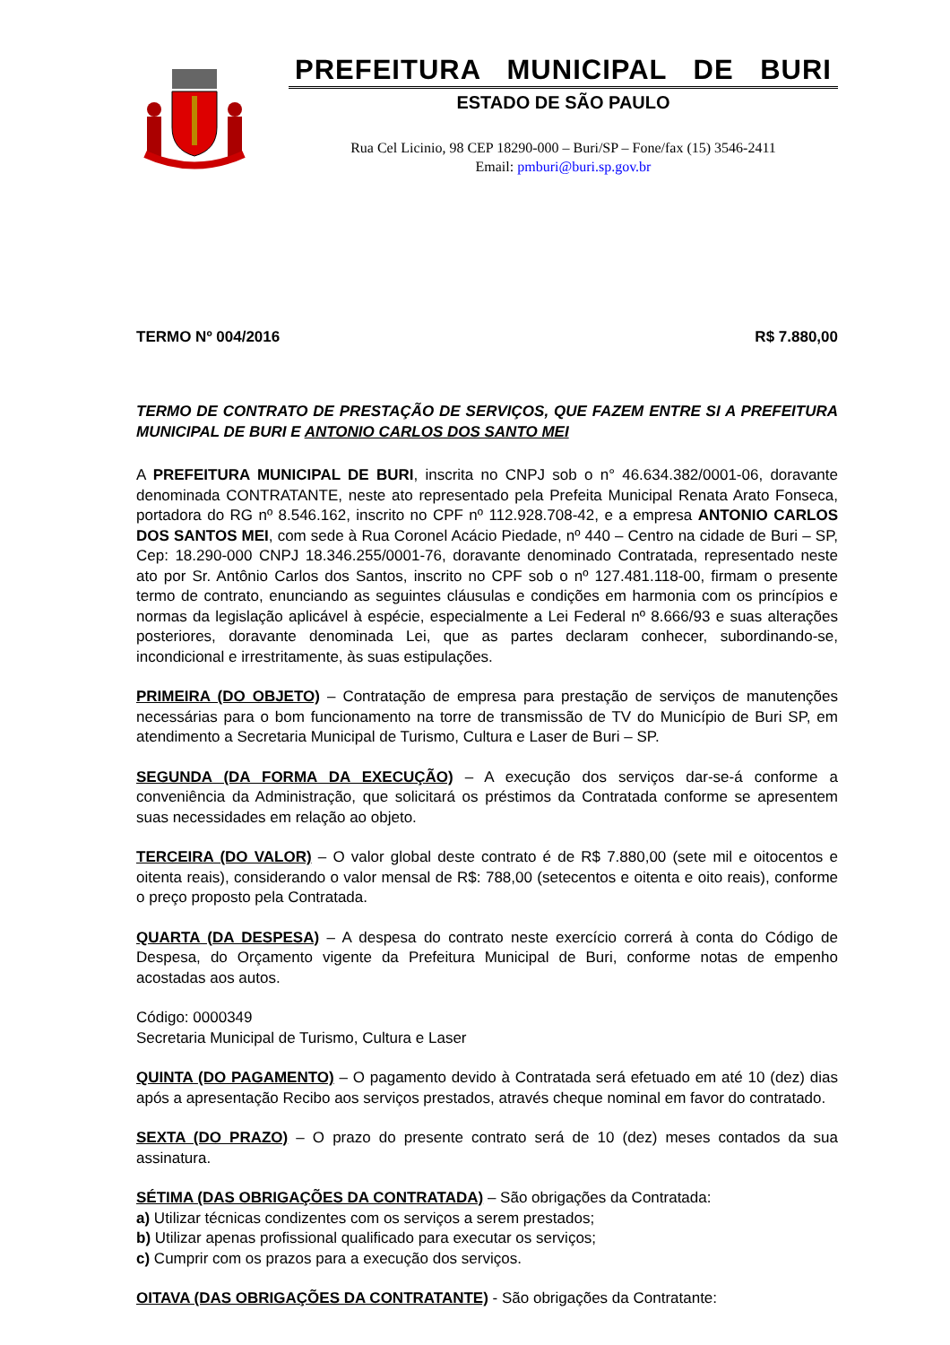PREFEITURA MUNICIPAL DE BURI
ESTADO DE SÃO PAULO
Rua Cel Licinio, 98 CEP 18290-000 – Buri/SP – Fone/fax (15) 3546-2411
Email: pmburi@buri.sp.gov.br
TERMO Nº 004/2016 R$ 7.880,00
TERMO DE CONTRATO DE PRESTAÇÃO DE SERVIÇOS, QUE FAZEM ENTRE SI A PREFEITURA MUNICIPAL DE BURI E ANTONIO CARLOS DOS SANTO MEI
A PREFEITURA MUNICIPAL DE BURI, inscrita no CNPJ sob o n° 46.634.382/0001-06, doravante denominada CONTRATANTE, neste ato representado pela Prefeita Municipal Renata Arato Fonseca, portadora do RG nº 8.546.162, inscrito no CPF nº 112.928.708-42, e a empresa ANTONIO CARLOS DOS SANTOS MEI, com sede à Rua Coronel Acácio Piedade, nº 440 – Centro na cidade de Buri – SP, Cep: 18.290-000 CNPJ 18.346.255/0001-76, doravante denominado Contratada, representado neste ato por Sr. Antônio Carlos dos Santos, inscrito no CPF sob o nº 127.481.118-00, firmam o presente termo de contrato, enunciando as seguintes cláusulas e condições em harmonia com os princípios e normas da legislação aplicável à espécie, especialmente a Lei Federal nº 8.666/93 e suas alterações posteriores, doravante denominada Lei, que as partes declaram conhecer, subordinando-se, incondicional e irrestritamente, às suas estipulações.
PRIMEIRA (DO OBJETO) – Contratação de empresa para prestação de serviços de manutenções necessárias para o bom funcionamento na torre de transmissão de TV do Município de Buri SP, em atendimento a Secretaria Municipal de Turismo, Cultura e Laser de Buri – SP.
SEGUNDA (DA FORMA DA EXECUÇÃO) – A execução dos serviços dar-se-á conforme a conveniência da Administração, que solicitará os préstimos da Contratada conforme se apresentem suas necessidades em relação ao objeto.
TERCEIRA (DO VALOR) – O valor global deste contrato é de R$ 7.880,00 (sete mil e oitocentos e oitenta reais), considerando o valor mensal de R$: 788,00 (setecentos e oitenta e oito reais), conforme o preço proposto pela Contratada.
QUARTA (DA DESPESA) – A despesa do contrato neste exercício correrá à conta do Código de Despesa, do Orçamento vigente da Prefeitura Municipal de Buri, conforme notas de empenho acostadas aos autos.
Código: 0000349
Secretaria Municipal de Turismo, Cultura e Laser
QUINTA (DO PAGAMENTO) – O pagamento devido à Contratada será efetuado em até 10 (dez) dias após a apresentação Recibo aos serviços prestados, através cheque nominal em favor do contratado.
SEXTA (DO PRAZO) – O prazo do presente contrato será de 10 (dez) meses contados da sua assinatura.
SÉTIMA (DAS OBRIGAÇÕES DA CONTRATADA) – São obrigações da Contratada:
a) Utilizar técnicas condizentes com os serviços a serem prestados;
b) Utilizar apenas profissional qualificado para executar os serviços;
c) Cumprir com os prazos para a execução dos serviços.
OITAVA (DAS OBRIGAÇÕES DA CONTRATANTE) - São obrigações da Contratante: